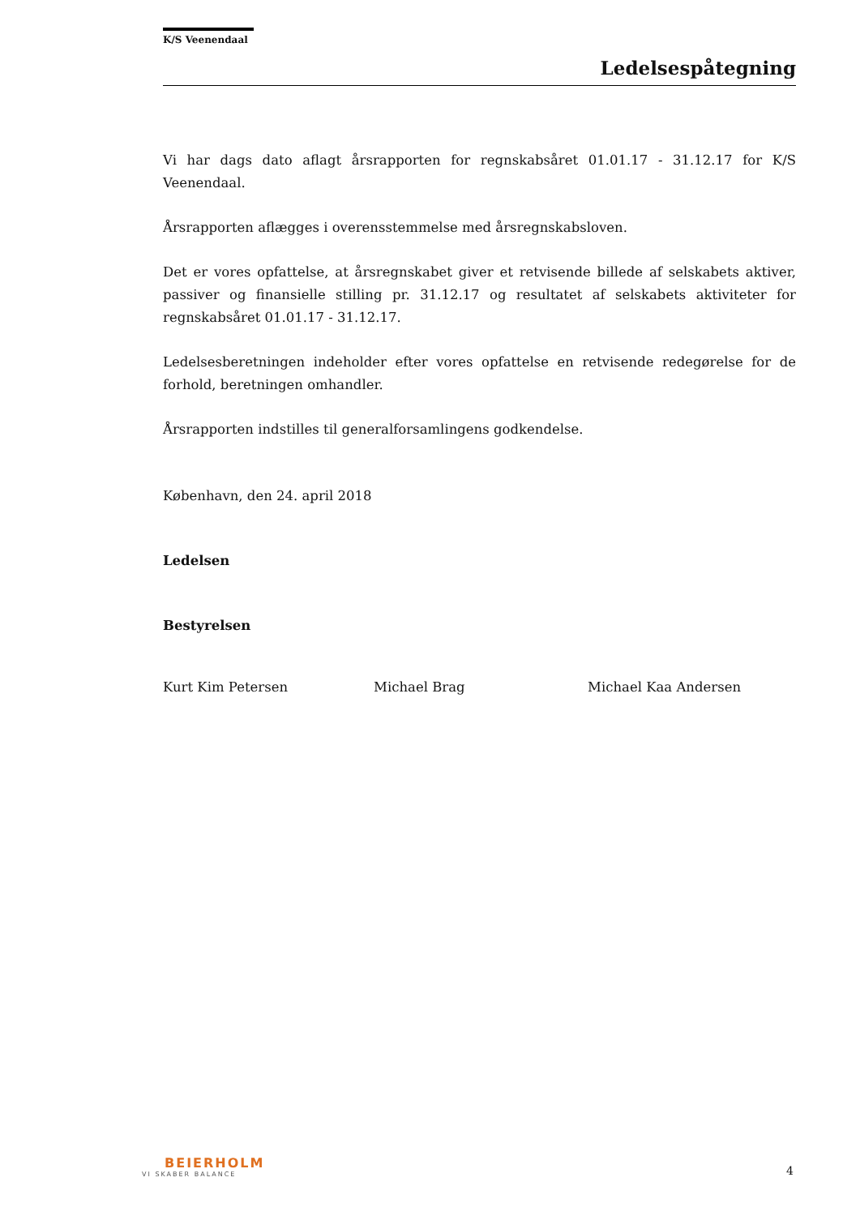K/S Veenendaal
Ledelsespåtegning
Vi har dags dato aflagt årsrapporten for regnskabsåret 01.01.17 - 31.12.17 for K/S Veenendaal.
Årsrapporten aflægges i overensstemmelse med årsregnskabsloven.
Det er vores opfattelse, at årsregnskabet giver et retvisende billede af selskabets aktiver, passiver og finansielle stilling pr. 31.12.17 og resultatet af selskabets aktiviteter for regnskabsåret 01.01.17 - 31.12.17.
Ledelsesberetningen indeholder efter vores opfattelse en retvisende redegørelse for de forhold, beretningen omhandler.
Årsrapporten indstilles til generalforsamlingens godkendelse.
København, den 24. april 2018
Ledelsen
Bestyrelsen
Kurt Kim Petersen Michael Brag Michael Kaa Andersen
BEIERHOLM
VI SKABER BALANCE
4